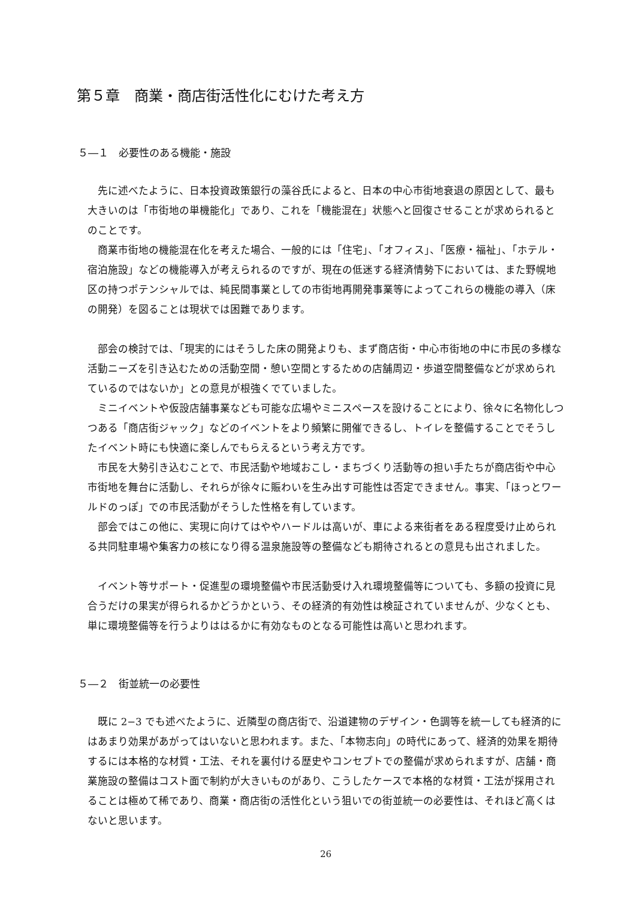第５章　商業・商店街活性化にむけた考え方
５―１　必要性のある機能・施設
先に述べたように、日本投資政策銀行の藻谷氏によると、日本の中心市街地衰退の原因として、最も大きいのは「市街地の単機能化」であり、これを「機能混在」状態へと回復させることが求められるとのことです。
商業市街地の機能混在化を考えた場合、一般的には「住宅」、「オフィス」、「医療・福祉」、「ホテル・宿泊施設」などの機能導入が考えられるのですが、現在の低迷する経済情勢下においては、また野幌地区の持つポテンシャルでは、純民間事業としての市街地再開発事業等によってこれらの機能の導入（床の開発）を図ることは現状では困難であります。
部会の検討では、「現実的にはそうした床の開発よりも、まず商店街・中心市街地の中に市民の多様な活動ニーズを引き込むための活動空間・憩い空間とするための店舗周辺・歩道空間整備などが求められているのではないか」との意見が根強くでていました。
ミニイベントや仮設店舗事業なども可能な広場やミニスペースを設けることにより、徐々に名物化しつつある「商店街ジャック」などのイベントをより頻繁に開催できるし、トイレを整備することでそうしたイベント時にも快適に楽しんでもらえるという考え方です。
市民を大勢引き込むことで、市民活動や地域おこし・まちづくり活動等の担い手たちが商店街や中心市街地を舞台に活動し、それらが徐々に賑わいを生み出す可能性は否定できません。事実、「ほっとワールドのっぽ」での市民活動がそうした性格を有しています。
部会ではこの他に、実現に向けてはややハードルは高いが、車による来街者をある程度受け止められる共同駐車場や集客力の核になり得る温泉施設等の整備なども期待されるとの意見も出されました。
イベント等サポート・促進型の環境整備や市民活動受け入れ環境整備等についても、多額の投資に見合うだけの果実が得られるかどうかという、その経済的有効性は検証されていませんが、少なくとも、単に環境整備等を行うよりははるかに有効なものとなる可能性は高いと思われます。
５―２　街並統一の必要性
既に 2−3 でも述べたように、近隣型の商店街で、沿道建物のデザイン・色調等を統一しても経済的にはあまり効果があがってはいないと思われます。また、「本物志向」の時代にあって、経済的効果を期待するには本格的な材質・工法、それを裏付ける歴史やコンセプトでの整備が求められますが、店舗・商業施設の整備はコスト面で制約が大きいものがあり、こうしたケースで本格的な材質・工法が採用されることは極めて稀であり、商業・商店街の活性化という狙いでの街並統一の必要性は、それほど高くはないと思います。
26